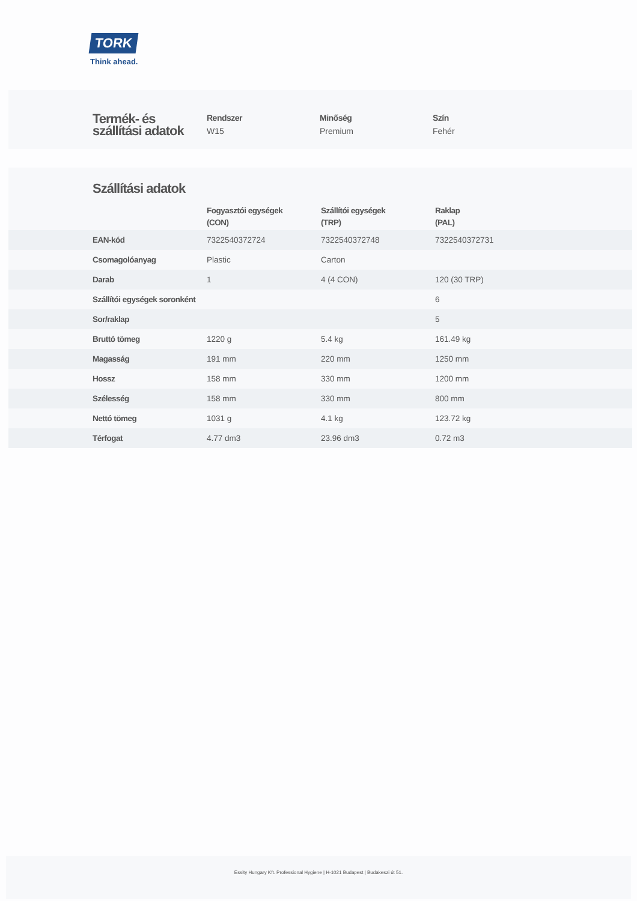TORK
Think ahead.
Termék- és szállítási adatok
Rendszer
W15
Minőség
Premium
Szín
Fehér
Szállítási adatok
| | Fogyasztói egységek (CON) | Szállítói egységek (TRP) | Raklap (PAL) |
| --- | --- | --- | --- |
| EAN-kód | 7322540372724 | 7322540372748 | 7322540372731 |
| Csomagolóanyag | Plastic | Carton | |
| Darab | 1 | 4 (4 CON) | 120 (30 TRP) |
| Szállítói egységek soronként | | | 6 |
| Sor/raklap | | | 5 |
| Bruttó tömeg | 1220 g | 5.4 kg | 161.49 kg |
| Magasság | 191 mm | 220 mm | 1250 mm |
| Hossz | 158 mm | 330 mm | 1200 mm |
| Szélesség | 158 mm | 330 mm | 800 mm |
| Nettó tömeg | 1031 g | 4.1 kg | 123.72 kg |
| Térfogat | 4.77 dm3 | 23.96 dm3 | 0.72 m3 |
Essity Hungary Kft. Professional Hygiene | H-1021 Budapest | Budakeszi út 51.